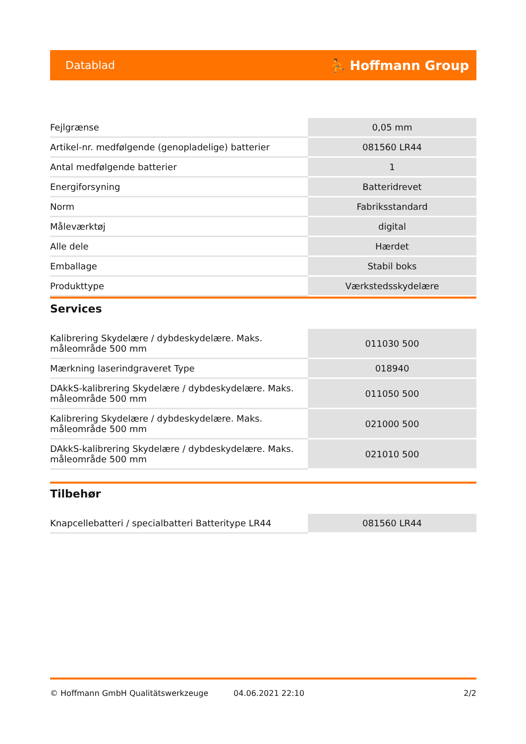Datablad ⛹ Hoffmann Group
| Fejlgrænse | 0,05 mm |
| Artikel-nr. medfølgende (genopladelige) batterier | 081560 LR44 |
| Antal medfølgende batterier | 1 |
| Energiforsyning | Batteridrevet |
| Norm | Fabriksstandard |
| Måleværktøj | digital |
| Alle dele | Hærdet |
| Emballage | Stabil boks |
| Produkttype | Værkstedsskydelære |
Services
| Kalibrering Skydelære / dybdeskydelære. Maks. måleområde 500 mm | 011030 500 |
| Mærkning laserindgraveret Type | 018940 |
| DAkkS-kalibrering Skydelære / dybdeskydelære. Maks. måleområde 500 mm | 011050 500 |
| Kalibrering Skydelære / dybdeskydelære. Maks. måleområde 500 mm | 021000 500 |
| DAkkS-kalibrering Skydelære / dybdeskydelære. Maks. måleområde 500 mm | 021010 500 |
Tilbehør
| Knapcellebatteri / specialbatteri Batteritype LR44 | 081560 LR44 |
© Hoffmann GmbH Qualitätswerkzeuge 04.06.2021 22:10 2/2